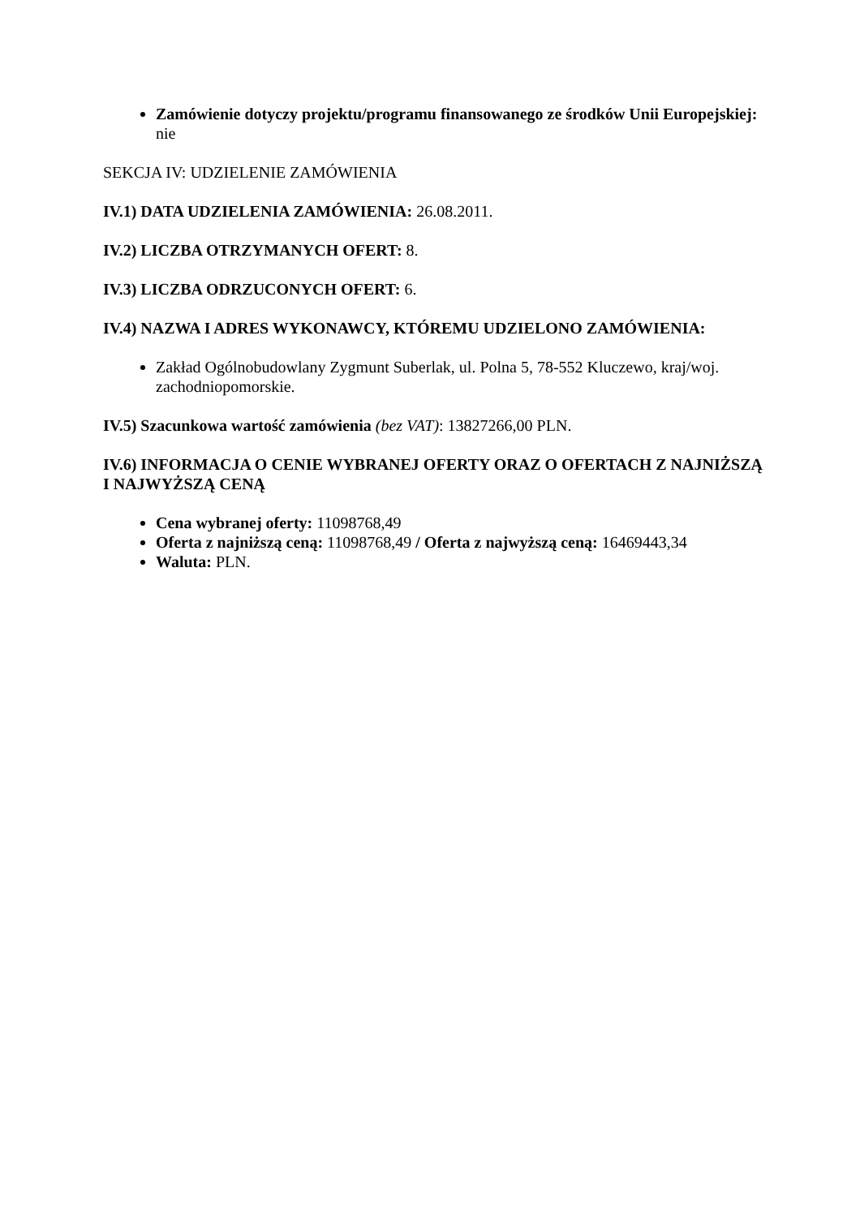Zamówienie dotyczy projektu/programu finansowanego ze środków Unii Europejskiej: nie
SEKCJA IV: UDZIELENIE ZAMÓWIENIA
IV.1) DATA UDZIELENIA ZAMÓWIENIA: 26.08.2011.
IV.2) LICZBA OTRZYMANYCH OFERT: 8.
IV.3) LICZBA ODRZUCONYCH OFERT: 6.
IV.4) NAZWA I ADRES WYKONAWCY, KTÓREMU UDZIELONO ZAMÓWIENIA:
Zakład Ogólnobudowlany Zygmunt Suberlak, ul. Polna 5, 78-552 Kluczewo, kraj/woj. zachodniopomorskie.
IV.5) Szacunkowa wartość zamówienia (bez VAT): 13827266,00 PLN.
IV.6) INFORMACJA O CENIE WYBRANEJ OFERTY ORAZ O OFERTACH Z NAJNIŻSZĄ I NAJWYŻSZĄ CENĄ
Cena wybranej oferty: 11098768,49
Oferta z najniższą ceną: 11098768,49 / Oferta z najwyższą ceną: 16469443,34
Waluta: PLN.